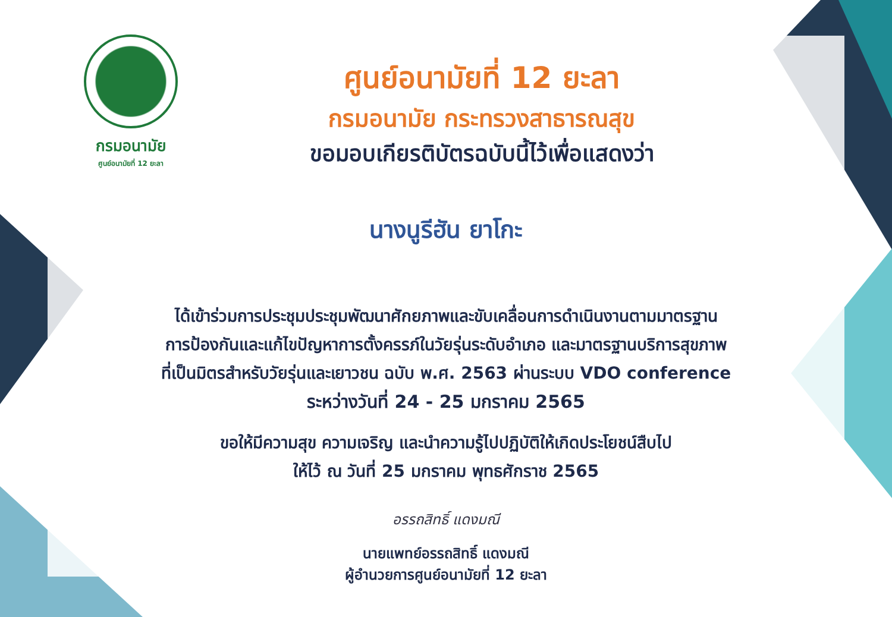กรมอนามัย
ศูนย์อนามัยที่ 12 ยะลา
ศูนย์อนามัยที่ 12 ยะลา
กรมอนามัย กระทรวงสาธารณสุข
ขอมอบเกียรติบัตรฉบับนี้ไว้เพื่อแสดงว่า
นางนูรีฮัน ยาโกะ
ได้เข้าร่วมการประชุมประชุมพัฒนาศักยภาพและขับเคลื่อนการดำเนินงานตามมาตรฐาน
การป้องกันและแก้ไขปัญหาการตั้งครรภ์ในวัยรุ่นระดับอำเภอ และมาตรฐานบริการสุขภาพ
ที่เป็นมิตรสำหรับวัยรุ่นและเยาวชน ฉบับ พ.ศ. 2563 ผ่านระบบ VDO conference
ระหว่างวันที่ 24 - 25 มกราคม 2565
ขอให้มีความสุข ความเจริญ และนำความรู้ไปปฏิบัติให้เกิดประโยชน์สืบไป
ให้ไว้ ณ วันที่ 25 มกราคม พุทธศักราช 2565
อรรถสิทธิ์ แดงมณี
นายแพทย์อรรถสิทธิ์ แดงมณี
ผู้อำนวยการศูนย์อนามัยที่ 12 ยะลา